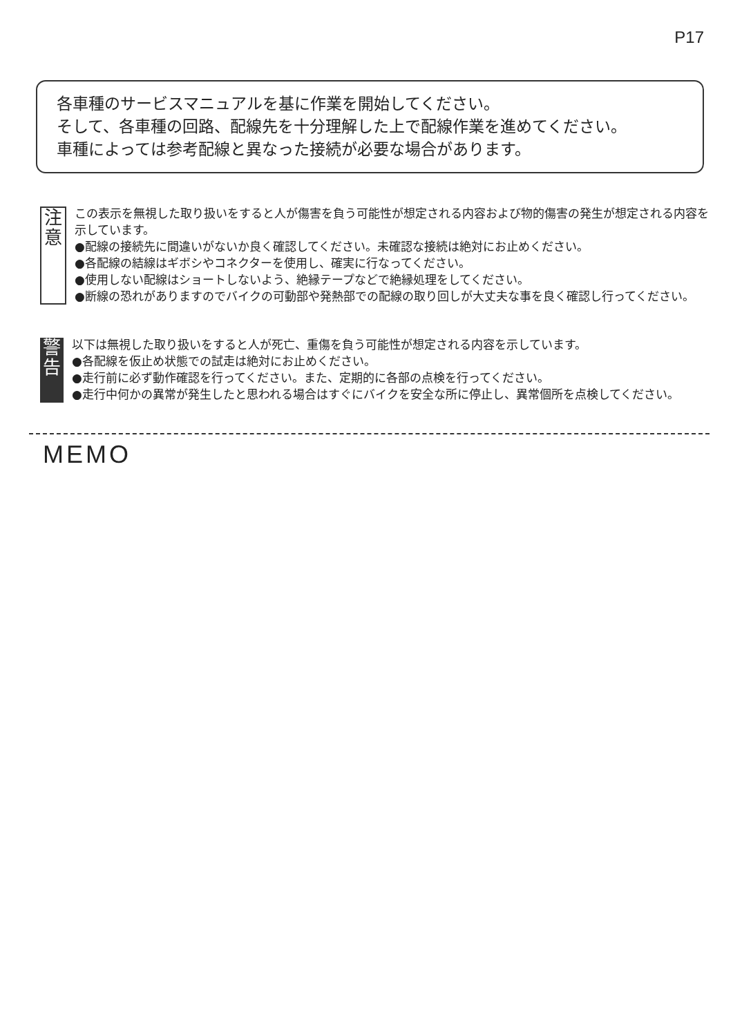P17
各車種のサービスマニュアルを基に作業を開始してください。
そして、各車種の回路、配線先を十分理解した上で配線作業を進めてください。
車種によっては参考配線と異なった接続が必要な場合があります。
注
意
この表示を無視した取り扱いをすると人が傷害を負う可能性が想定される内容および物的傷害の発生が想定される内容を示しています。
●配線の接続先に間違いがないか良く確認してください。未確認な接続は絶対にお止めください。
●各配線の結線はギボシやコネクターを使用し、確実に行なってください。
●使用しない配線はショートしないよう、絶縁テープなどで絶縁処理をしてください。
●断線の恐れがありますのでバイクの可動部や発熱部での配線の取り回しが大丈夫な事を良く確認し行ってください。
警
告
以下は無視した取り扱いをすると人が死亡、重傷を負う可能性が想定される内容を示しています。
●各配線を仮止め状態での試走は絶対にお止めください。
●走行前に必ず動作確認を行ってください。また、定期的に各部の点検を行ってください。
●走行中何かの異常が発生したと思われる場合はすぐにバイクを安全な所に停止し、異常個所を点検してください。
MEMO